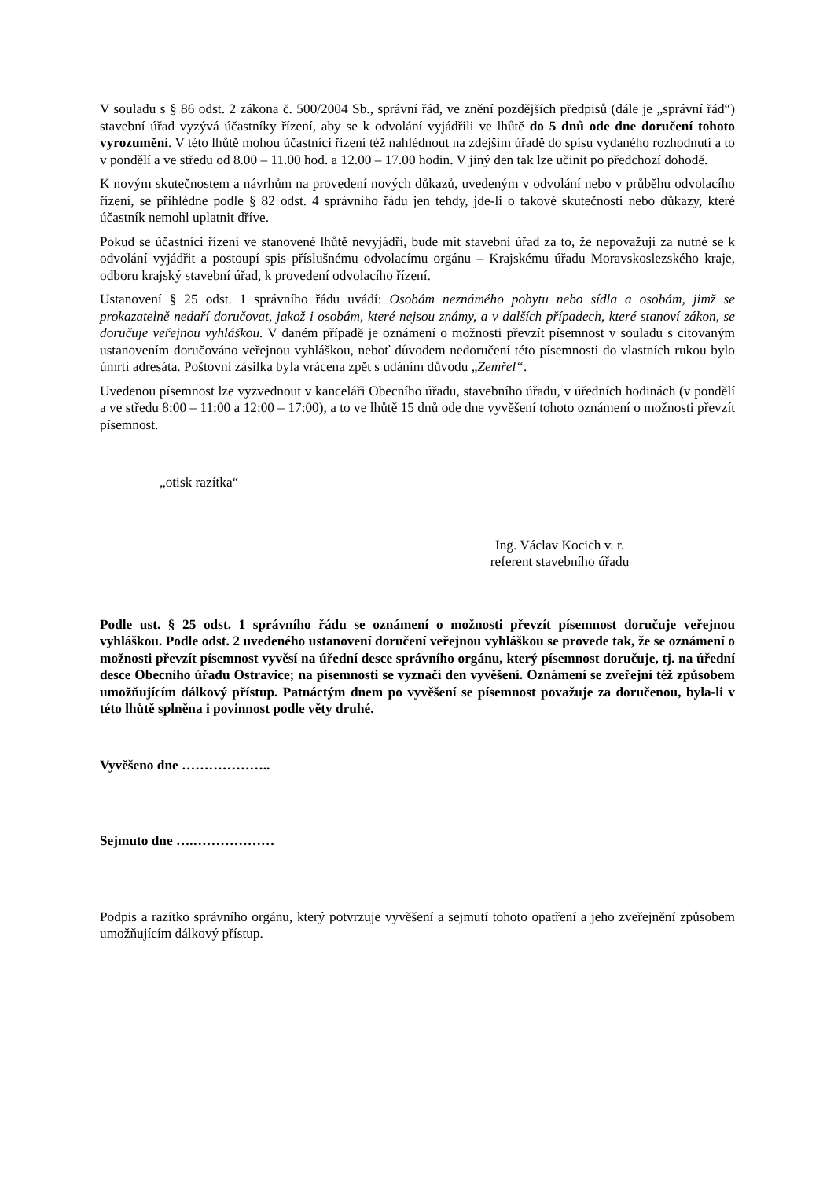V souladu s § 86 odst. 2 zákona č. 500/2004 Sb., správní řád, ve znění pozdějších předpisů (dále je „správní řád“) stavební úřad vyzývá účastníky řízení, aby se k odvolání vyjádřili ve lhůtě do 5 dnů ode dne doručení tohoto vyrozumění. V této lhůtě mohou účastníci řízení též nahlédnout na zdejším úřadě do spisu vydaného rozhodnutí a to v pondělí a ve středu od 8.00 – 11.00 hod. a 12.00 – 17.00 hodin. V jiný den tak lze učinit po předchozí dohodě.
K novým skutečnostem a návrhům na provedení nových důkazů, uvedeným v odvolání nebo v průběhu odvolacího řízení, se přihlédne podle § 82 odst. 4 správního řádu jen tehdy, jde-li o takové skutečnosti nebo důkazy, které účastník nemohl uplatnit dříve.
Pokud se účastníci řízení ve stanovené lhůtě nevyjádří, bude mít stavební úřad za to, že nepovažují za nutné se k odvolání vyjádřit a postoupí spis příslušnému odvolacímu orgánu – Krajskému úřadu Moravskoslezského kraje, odboru krajský stavební úřad, k provedení odvolacího řízení.
Ustanovení § 25 odst. 1 správního řádu uvádí: Osobám neznámého pobytu nebo sídla a osobám, jimž se prokazatelně nedaří doručovat, jakož i osobám, které nejsou známy, a v dalších případech, které stanoví zákon, se doručuje veřejnou vyhláškou. V daném případě je oznámení o možnosti převzít písemnost v souladu s citovaným ustanovením doručováno veřejnou vyhláškou, neboť důvodem nedoručení této písemnosti do vlastních rukou bylo úmrtí adresáta. Poštovní zásilka byla vrácena zpět s udáním důvodu „Zemřel“.
Uvedenou písemnost lze vyzvednout v kanceláři Obecního úřadu, stavebního úřadu, v úředních hodinách (v pondělí a ve středu 8:00 – 11:00 a 12:00 – 17:00), a to ve lhůtě 15 dnů ode dne vyvěšení tohoto oznámení o možnosti převzít písemnost.
„otisk razítka“
Ing. Václav Kocich v. r.
referent stavebního úřadu
Podle ust. § 25 odst. 1 správního řádu se oznámení o možnosti převzít písemnost doručuje veřejnou vyhláškou. Podle odst. 2 uvedeného ustanovení doručení veřejnou vyhláškou se provede tak, že se oznámení o možnosti převzít písemnost vyvěsí na úřední desce správního orgánu, který písemnost doručuje, tj. na úřední desce Obecního úřadu Ostravice; na písemnosti se vyznačí den vyvěšení. Oznámení se zveřejní též způsobem umožňujícím dálkový přístup. Patnáctým dnem po vyvěšení se písemnost považuje za doručenou, byla-li v této lhůtě splněna i povinnost podle věty druhé.
Vyvěšeno dne ………………..
Sejmuto dne ….………………
Podpis a razítko správního orgánu, který potvrzuje vyvěšení a sejmutí tohoto opatření a jeho zveřejnění způsobem umožňujícím dálkový přístup.